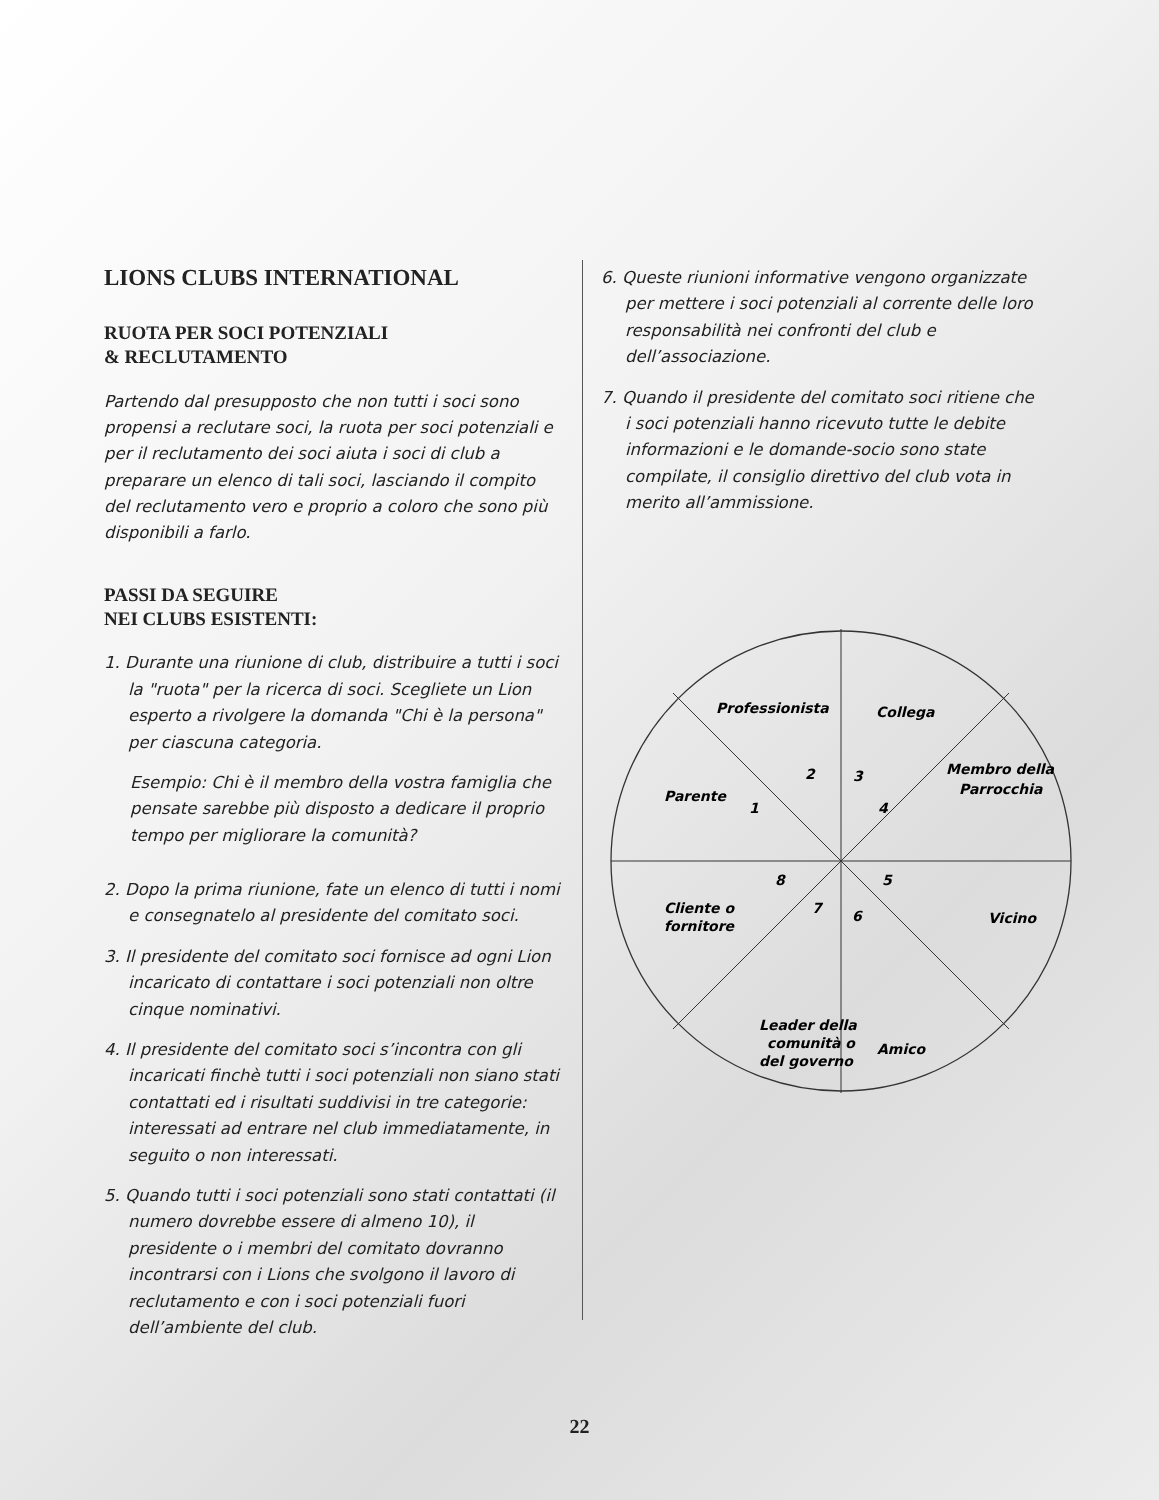LIONS CLUBS INTERNATIONAL
RUOTA PER SOCI POTENZIALI
& RECLUTAMENTO
Partendo dal presupposto che non tutti i soci sono propensi a reclutare soci, la ruota per soci potenziali e per il reclutamento dei soci aiuta i soci di club a preparare un elenco di tali soci, lasciando il compito del reclutamento vero e proprio a coloro che sono più disponibili a farlo.
PASSI DA SEGUIRE
NEI CLUBS ESISTENTI:
1. Durante una riunione di club, distribuire a tutti i soci la "ruota" per la ricerca di soci. Scegliete un Lion esperto a rivolgere la domanda "Chi è la persona" per ciascuna categoria.
Esempio: Chi è il membro della vostra famiglia che pensate sarebbe più disposto a dedicare il proprio tempo per migliorare la comunità?
2. Dopo la prima riunione, fate un elenco di tutti i nomi e consegnatelo al presidente del comitato soci.
3. Il presidente del comitato soci fornisce ad ogni Lion incaricato di contattare i soci potenziali non oltre cinque nominativi.
4. Il presidente del comitato soci s’incontra con gli incaricati finchè tutti i soci potenziali non siano stati contattati ed i risultati suddivisi in tre categorie: interessati ad entrare nel club immediatamente, in seguito o non interessati.
5. Quando tutti i soci potenziali sono stati contattati (il numero dovrebbe essere di almeno 10), il presidente o i membri del comitato dovranno incontrarsi con i Lions che svolgono il lavoro di reclutamento e con i soci potenziali fuori dell’ambiente del club.
6. Queste riunioni informative vengono organizzate per mettere i soci potenziali al corrente delle loro responsabilità nei confronti del club e dell’associazione.
7. Quando il presidente del comitato soci ritiene che i soci potenziali hanno ricevuto tutte le debite informazioni e le domande-socio sono state compilate, il consiglio direttivo del club vota in merito all’ammissione.
Professionista
Collega
Membro della
Parrocchia
Parente
Vicino
Cliente o
fornitore
Leader della
comunità o
del governo
Amico
2
3
4
1
8
5
7
6
22